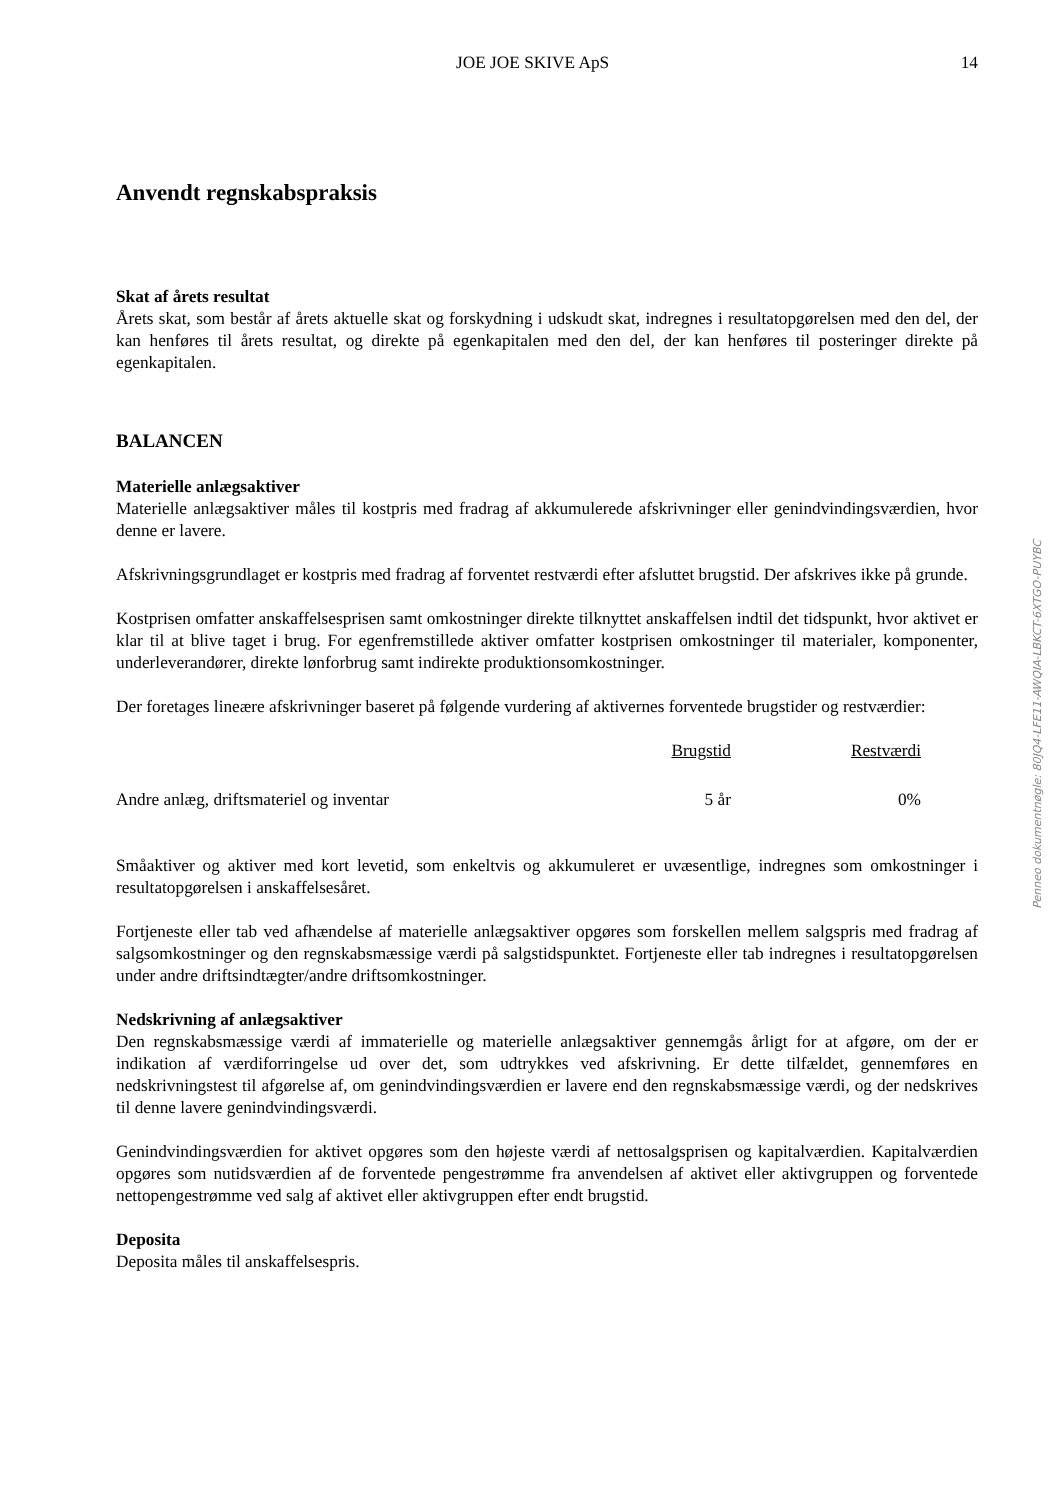JOE JOE SKIVE ApS 14
Anvendt regnskabspraksis
Skat af årets resultat
Årets skat, som består af årets aktuelle skat og forskydning i udskudt skat, indregnes i resultatopgørelsen med den del, der kan henføres til årets resultat, og direkte på egenkapitalen med den del, der kan henføres til posteringer direkte på egenkapitalen.
BALANCEN
Materielle anlægsaktiver
Materielle anlægsaktiver måles til kostpris med fradrag af akkumulerede afskrivninger eller genindvindingsværdien, hvor denne er lavere.
Afskrivningsgrundlaget er kostpris med fradrag af forventet restværdi efter afsluttet brugstid. Der afskrives ikke på grunde.
Kostprisen omfatter anskaffelsesprisen samt omkostninger direkte tilknyttet anskaffelsen indtil det tidspunkt, hvor aktivet er klar til at blive taget i brug. For egenfremstillede aktiver omfatter kostprisen omkostninger til materialer, komponenter, underleverandører, direkte lønforbrug samt indirekte produktionsomkostninger.
Der foretages lineære afskrivninger baseret på følgende vurdering af aktivernes forventede brugstider og restværdier:
| | Brugstid | Restværdi | |
| --- | --- | --- | --- |
| Andre anlæg, driftsmateriel og inventar | 5 år | 0% | |
Småaktiver og aktiver med kort levetid, som enkeltvis og akkumuleret er uvæsentlige, indregnes som omkostninger i resultatopgørelsen i anskaffelsesåret.
Fortjeneste eller tab ved afhændelse af materielle anlægsaktiver opgøres som forskellen mellem salgspris med fradrag af salgsomkostninger og den regnskabsmæssige værdi på salgstidspunktet. Fortjeneste eller tab indregnes i resultatopgørelsen under andre driftsindtægter/andre driftsomkostninger.
Nedskrivning af anlægsaktiver
Den regnskabsmæssige værdi af immaterielle og materielle anlægsaktiver gennemgås årligt for at afgøre, om der er indikation af værdiforringelse ud over det, som udtrykkes ved afskrivning. Er dette tilfældet, gennemføres en nedskrivningstest til afgørelse af, om genindvindingsværdien er lavere end den regnskabsmæssige værdi, og der nedskrives til denne lavere genindvindingsværdi.
Genindvindingsværdien for aktivet opgøres som den højeste værdi af nettosalgsprisen og kapitalværdien. Kapitalværdien opgøres som nutidsværdien af de forventede pengestrømme fra anvendelsen af aktivet eller aktivgruppen og forventede nettopengestrømme ved salg af aktivet eller aktivgruppen efter endt brugstid.
Deposita
Deposita måles til anskaffelsespris.
Penneo dokumentnøgle: 80JQ4-LFE11-AWQIA-LBKCT-6XTGO-PUYBC